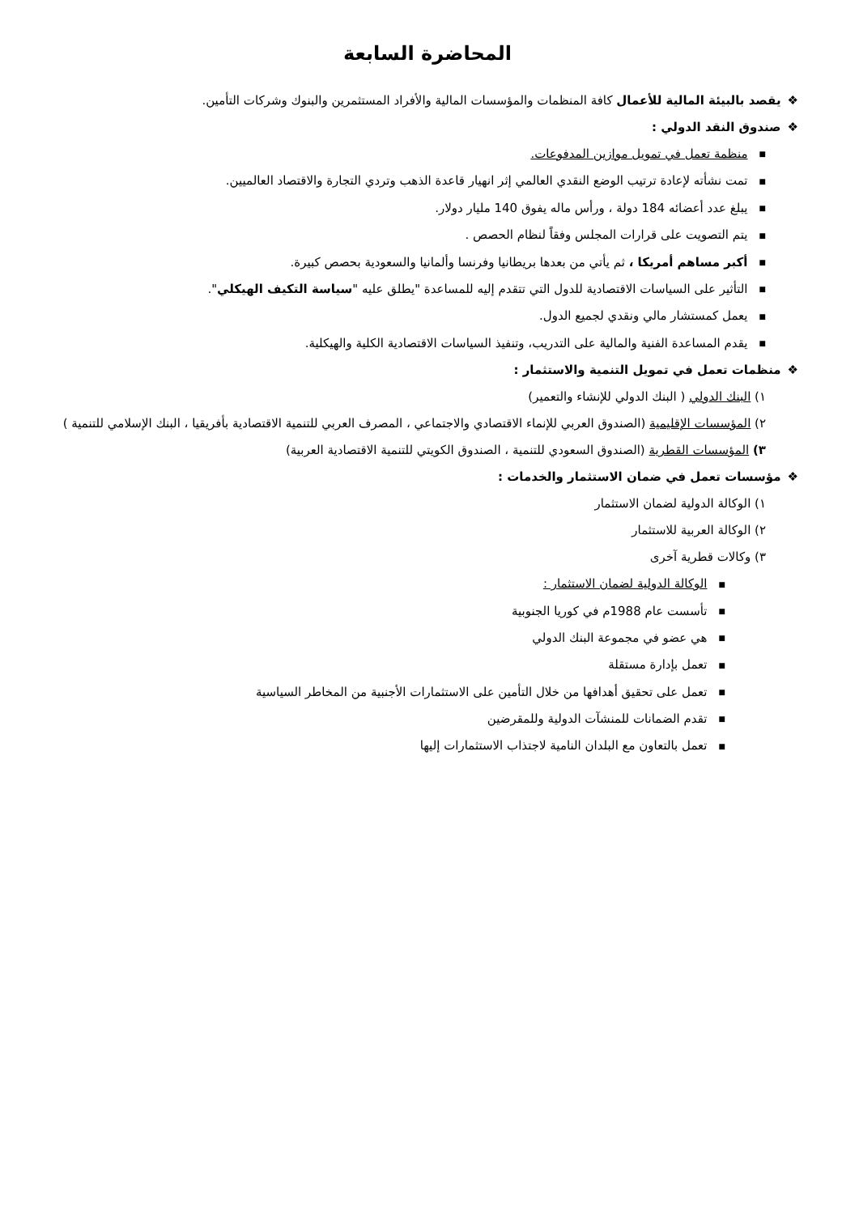المحاضرة السابعة
❖يقصد بالبيئة المالية للأعمال كافة المنظمات والمؤسسات المالية والأفراد المستثمرين والبنوك وشركات التأمين.
❖صندوق النقد الدولي :
■منظمة تعمل في تمويل موازين المدفوعات.
■تمت نشأته لإعادة ترتيب الوضع النقدي العالمي إثر انهيار قاعدة الذهب وتردي التجارة والاقتصاد العالميين.
■يبلغ عدد أعضائه 184 دولة ، ورأس ماله يفوق 140 مليار دولار.
■يتم التصويت على قرارات المجلس وفقاً لنظام الحصص .
■أكبر مساهم أمريكا ، ثم يأتي من بعدها بريطانيا وفرنسا وألمانيا والسعودية بحصص كبيرة.
■التأثير على السياسات الاقتصادية للدول التي تتقدم إليه للمساعدة "يطلق عليه "سياسة التكيف الهيكلي".
■يعمل كمستشار مالي ونقدي لجميع الدول.
■يقدم المساعدة الفنية والمالية على التدريب، وتنفيذ السياسات الاقتصادية الكلية والهيكلية.
❖منظمات تعمل في تمويل التنمية والاستثمار :
١) البنك الدولي ( البنك الدولي للإنشاء والتعمير)
٢) المؤسسات الإقليمية (الصندوق العربي للإنماء الاقتصادي والاجتماعي ، المصرف العربي للتنمية الاقتصادية بأفريقيا ، البنك الإسلامي للتنمية )
٣) المؤسسات القطرية (الصندوق السعودي للتنمية ، الصندوق الكويتي للتنمية الاقتصادية العربية)
❖مؤسسات تعمل في ضمان الاستثمار والخدمات :
١) الوكالة الدولية لضمان الاستثمار
٢) الوكالة العربية للاستثمار
٣) وكالات قطرية آخرى
■الوكالة الدولية لضمان الاستثمار :
■تأسست عام 1988م في كوريا الجنوبية
■هي عضو في مجموعة البنك الدولي
■تعمل بإدارة مستقلة
■تعمل على تحقيق أهدافها من خلال التأمين على الاستثمارات الأجنبية من المخاطر السياسية
■تقدم الضمانات للمنشآت الدولية وللمقرضين
■تعمل بالتعاون مع البلدان النامية لاجتذاب الاستثمارات إليها